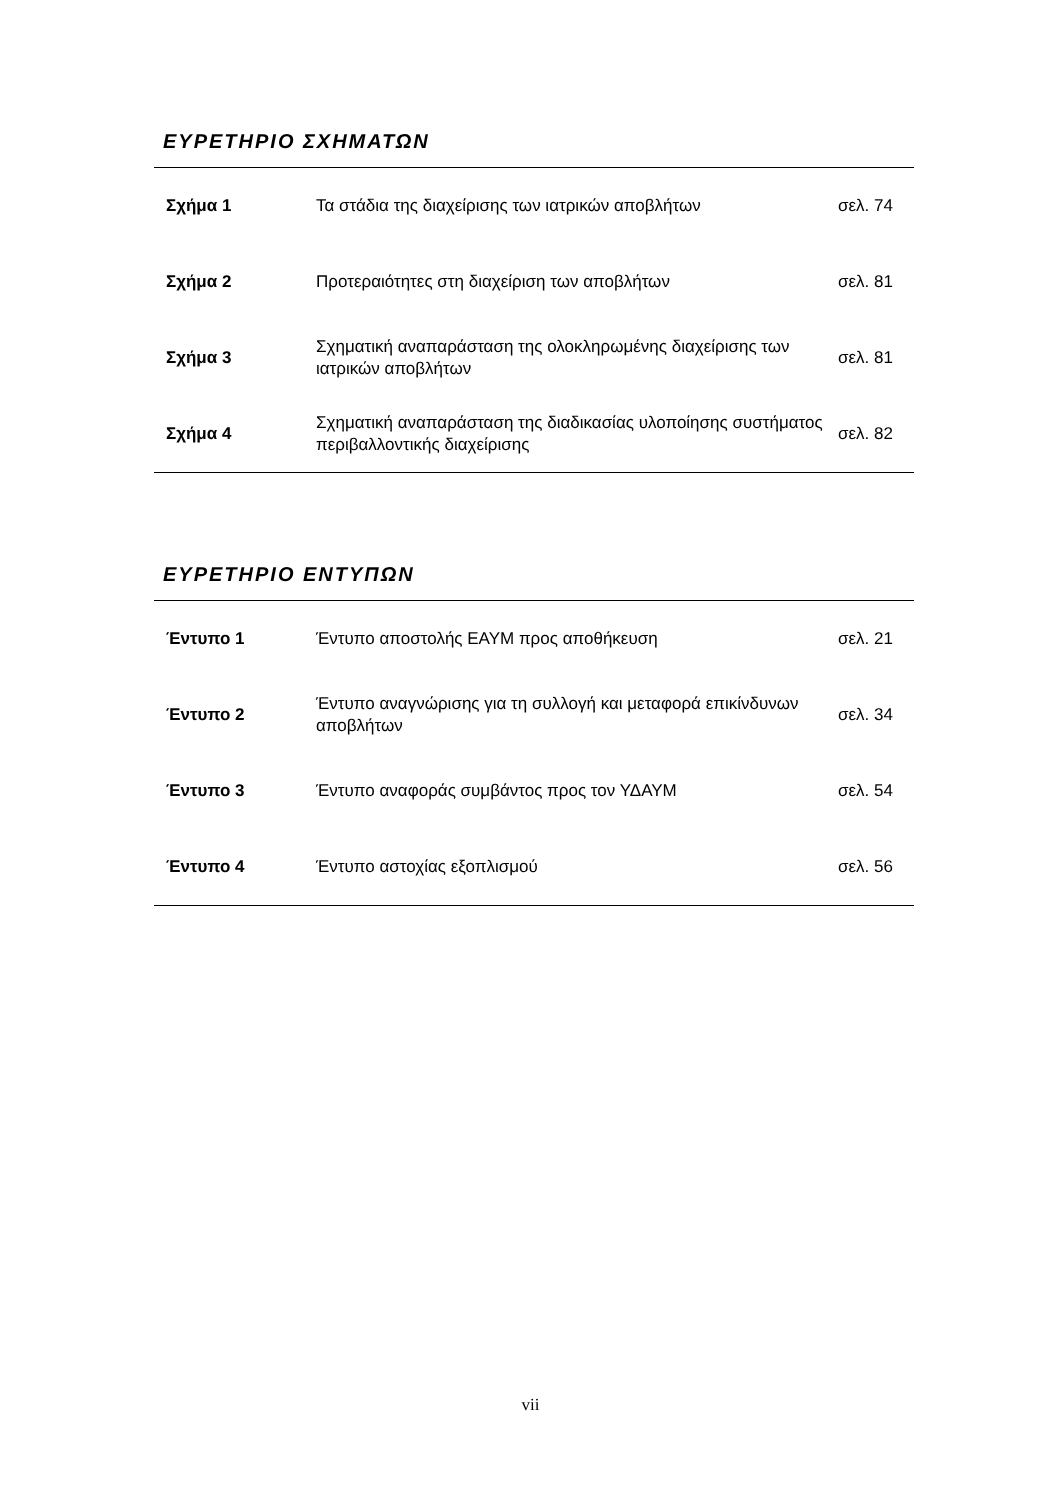ΕΥΡΕΤΗΡΙΟ ΣΧΗΜΑΤΩΝ
| Σχήμα 1 | Τα στάδια της διαχείρισης των ιατρικών αποβλήτων | σελ. 74 |
| Σχήμα 2 | Προτεραιότητες στη διαχείριση των αποβλήτων | σελ. 81 |
| Σχήμα 3 | Σχηματική αναπαράσταση της ολοκληρωμένης διαχείρισης των ιατρικών αποβλήτων | σελ. 81 |
| Σχήμα 4 | Σχηματική αναπαράσταση της διαδικασίας υλοποίησης συστήματος περιβαλλοντικής διαχείρισης | σελ. 82 |
ΕΥΡΕΤΗΡΙΟ ΕΝΤΥΠΩΝ
| Έντυπο 1 | Έντυπο αποστολής ΕΑΥΜ προς αποθήκευση | σελ. 21 |
| Έντυπο 2 | Έντυπο αναγνώρισης για τη συλλογή και μεταφορά επικίνδυνων αποβλήτων | σελ. 34 |
| Έντυπο 3 | Έντυπο αναφοράς συμβάντος προς τον ΥΔΑΥΜ | σελ. 54 |
| Έντυπο 4 | Έντυπο αστοχίας εξοπλισμού | σελ. 56 |
vii